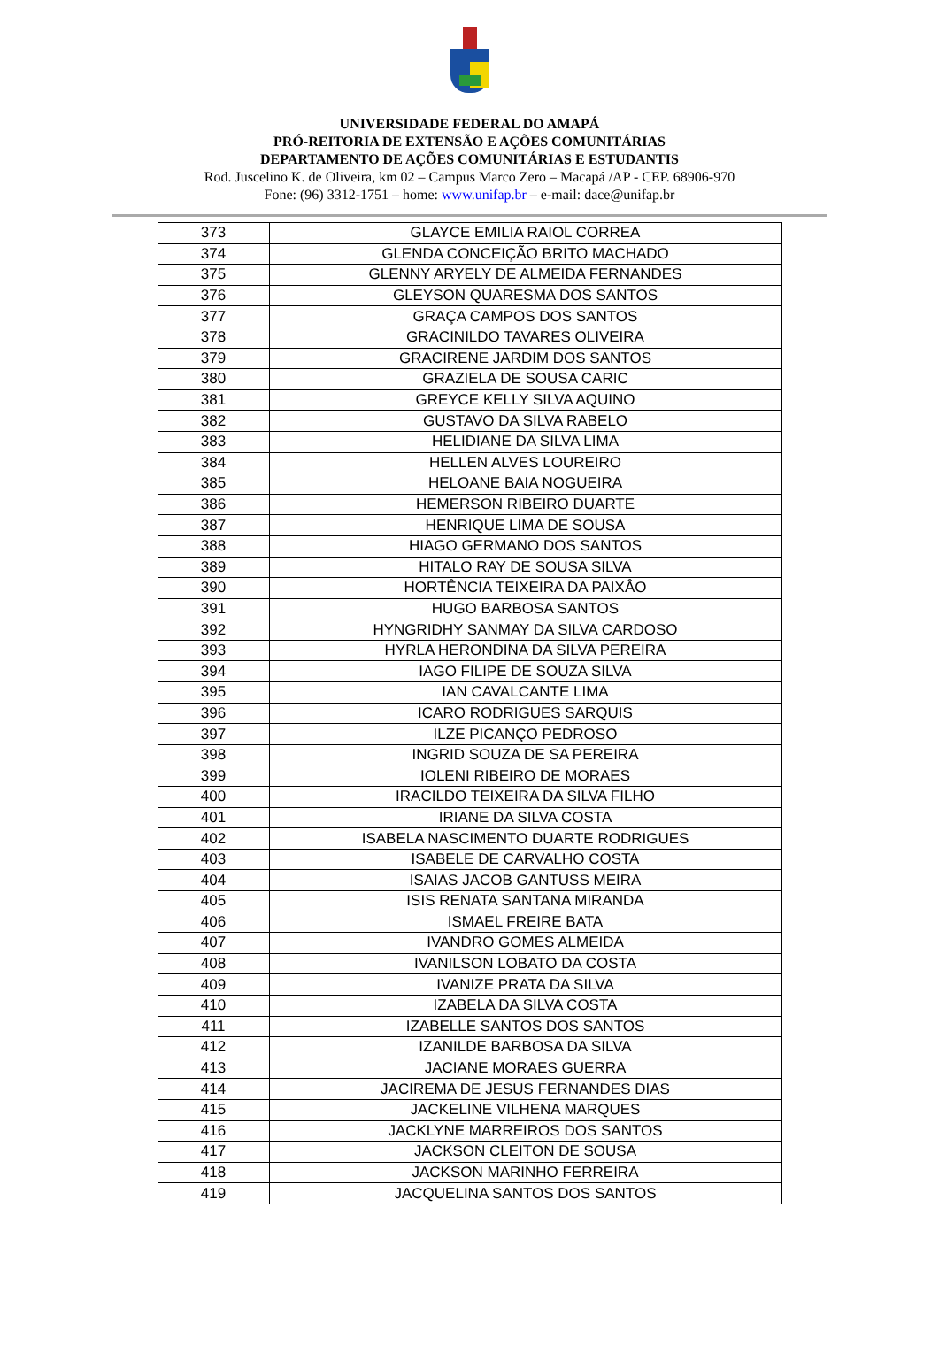UNIVERSIDADE FEDERAL DO AMAPÁ
PRÓ-REITORIA DE EXTENSÃO E AÇÕES COMUNITÁRIAS
DEPARTAMENTO DE AÇÕES COMUNITÁRIAS E ESTUDANTIS
Rod. Juscelino K. de Oliveira, km 02 – Campus Marco Zero – Macapá /AP - CEP. 68906-970
Fone: (96) 3312-1751 – home: www.unifap.br – e-mail: dace@unifap.br
| 373 | GLAYCE EMILIA RAIOL CORREA |
| 374 | GLENDA CONCEIÇÃO BRITO MACHADO |
| 375 | GLENNY ARYELY DE ALMEIDA FERNANDES |
| 376 | GLEYSON QUARESMA DOS SANTOS |
| 377 | GRAÇA CAMPOS DOS SANTOS |
| 378 | GRACINILDO TAVARES OLIVEIRA |
| 379 | GRACIRENE JARDIM DOS SANTOS |
| 380 | GRAZIELA DE SOUSA CARIC |
| 381 | GREYCE KELLY SILVA AQUINO |
| 382 | GUSTAVO DA SILVA RABELO |
| 383 | HELIDIANE DA SILVA LIMA |
| 384 | HELLEN ALVES LOUREIRO |
| 385 | HELOANE BAIA NOGUEIRA |
| 386 | HEMERSON RIBEIRO DUARTE |
| 387 | HENRIQUE LIMA DE SOUSA |
| 388 | HIAGO GERMANO DOS SANTOS |
| 389 | HITALO RAY DE SOUSA SILVA |
| 390 | HORTÊNCIA TEIXEIRA DA PAIXÂO |
| 391 | HUGO BARBOSA SANTOS |
| 392 | HYNGRIDHY SANMAY DA SILVA CARDOSO |
| 393 | HYRLA HERONDINA DA SILVA PEREIRA |
| 394 | IAGO FILIPE DE SOUZA SILVA |
| 395 | IAN CAVALCANTE LIMA |
| 396 | ICARO RODRIGUES SARQUIS |
| 397 | ILZE PICANÇO PEDROSO |
| 398 | INGRID SOUZA DE SA PEREIRA |
| 399 | IOLENI RIBEIRO DE MORAES |
| 400 | IRACILDO TEIXEIRA DA SILVA FILHO |
| 401 | IRIANE DA SILVA COSTA |
| 402 | ISABELA NASCIMENTO DUARTE RODRIGUES |
| 403 | ISABELE DE CARVALHO COSTA |
| 404 | ISAIAS JACOB GANTUSS MEIRA |
| 405 | ISIS RENATA SANTANA MIRANDA |
| 406 | ISMAEL FREIRE BATA |
| 407 | IVANDRO GOMES ALMEIDA |
| 408 | IVANILSON LOBATO DA COSTA |
| 409 | IVANIZE PRATA DA SILVA |
| 410 | IZABELA DA SILVA COSTA |
| 411 | IZABELLE SANTOS DOS SANTOS |
| 412 | IZANILDE BARBOSA DA SILVA |
| 413 | JACIANE MORAES GUERRA |
| 414 | JACIREMA DE JESUS FERNANDES DIAS |
| 415 | JACKELINE VILHENA MARQUES |
| 416 | JACKLYNE MARREIROS DOS SANTOS |
| 417 | JACKSON CLEITON DE SOUSA |
| 418 | JACKSON MARINHO FERREIRA |
| 419 | JACQUELINA SANTOS DOS SANTOS |